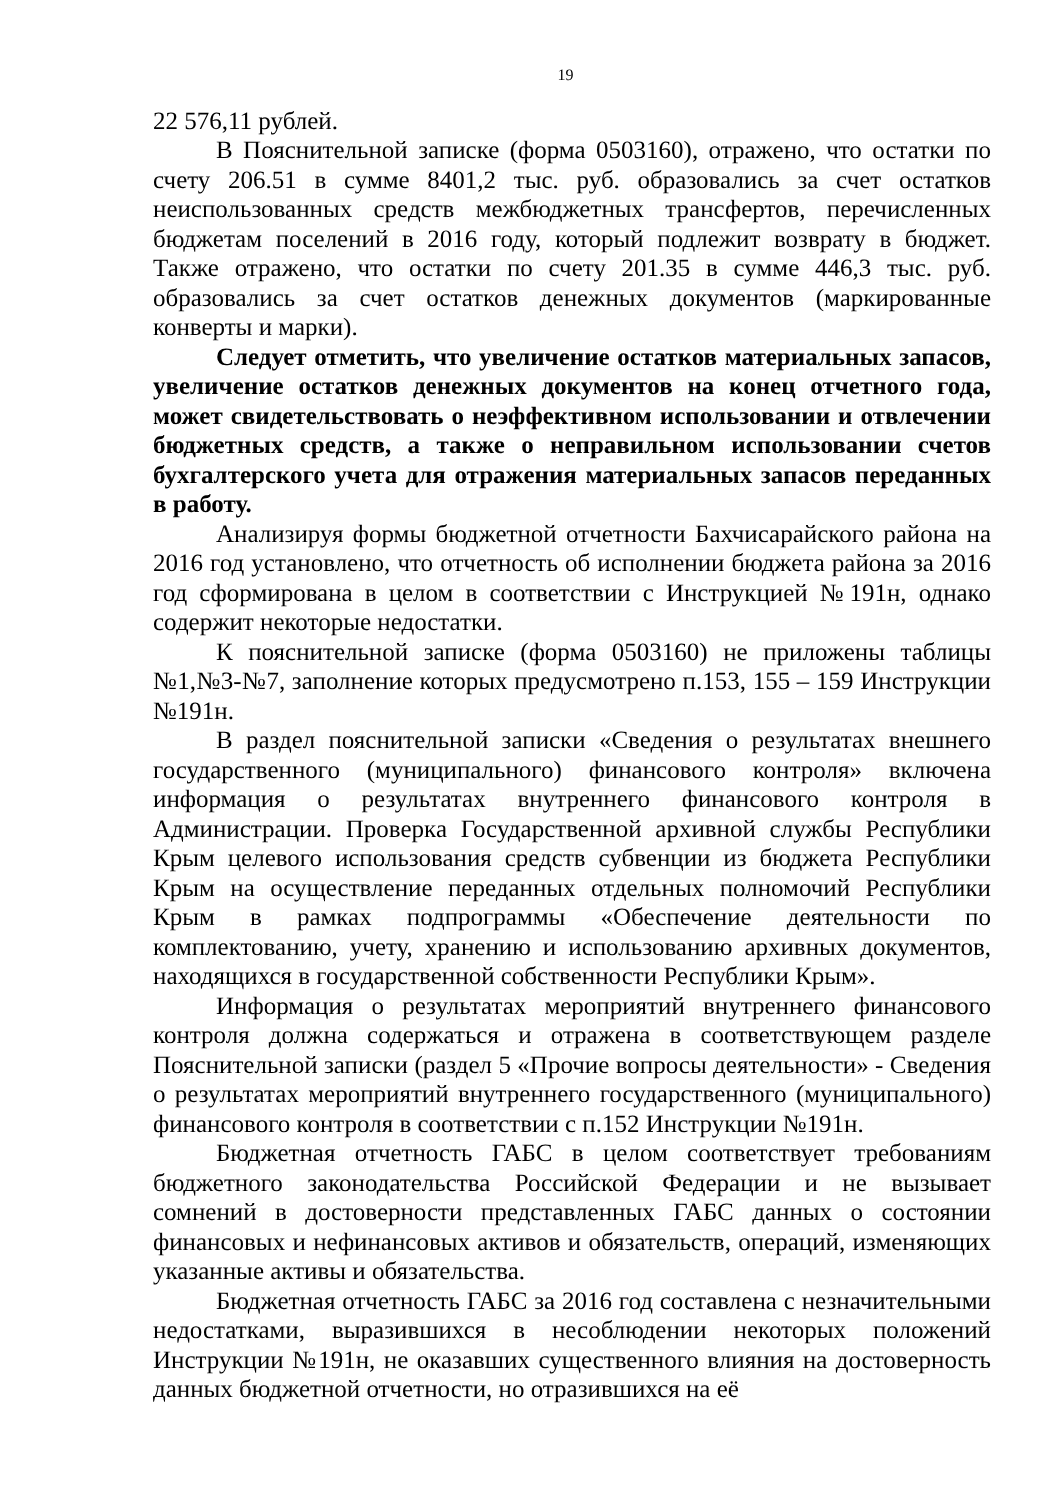19
22 576,11 рублей.
В Пояснительной записке (форма 0503160), отражено, что остатки по счету 206.51 в сумме 8401,2 тыс. руб. образовались за счет остатков неиспользованных средств межбюджетных трансфертов, перечисленных бюджетам поселений в 2016 году, который подлежит возврату в бюджет. Также отражено, что остатки по счету 201.35 в сумме 446,3 тыс. руб. образовались за счет остатков денежных документов (маркированные конверты и марки).
Следует отметить, что увеличение остатков материальных запасов, увеличение остатков денежных документов на конец отчетного года, может свидетельствовать о неэффективном использовании и отвлечении бюджетных средств, а также о неправильном использовании счетов бухгалтерского учета для отражения материальных запасов переданных в работу.
Анализируя формы бюджетной отчетности Бахчисарайского района на 2016 год установлено, что отчетность об исполнении бюджета района за 2016 год сформирована в целом в соответствии с Инструкцией №191н, однако содержит некоторые недостатки.
К пояснительной записке (форма 0503160) не приложены таблицы №1,№3-№7, заполнение которых предусмотрено п.153, 155 – 159 Инструкции №191н.
В раздел пояснительной записки «Сведения о результатах внешнего государственного (муниципального) финансового контроля» включена информация о результатах внутреннего финансового контроля в Администрации. Проверка Государственной архивной службы Республики Крым целевого использования средств субвенции из бюджета Республики Крым на осуществление переданных отдельных полномочий Республики Крым в рамках подпрограммы «Обеспечение деятельности по комплектованию, учету, хранению и использованию архивных документов, находящихся в государственной собственности Республики Крым».
Информация о результатах мероприятий внутреннего финансового контроля должна содержаться и отражена в соответствующем разделе Пояснительной записки (раздел 5 «Прочие вопросы деятельности» - Сведения о результатах мероприятий внутреннего государственного (муниципального) финансового контроля в соответствии с п.152 Инструкции №191н.
Бюджетная отчетность ГАБС в целом соответствует требованиям бюджетного законодательства Российской Федерации и не вызывает сомнений в достоверности представленных ГАБС данных о состоянии финансовых и нефинансовых активов и обязательств, операций, изменяющих указанные активы и обязательства.
Бюджетная отчетность ГАБС за 2016 год составлена с незначительными недостатками, выразившихся в несоблюдении некоторых положений Инструкции №191н, не оказавших существенного влияния на достоверность данных бюджетной отчетности, но отразившихся на её